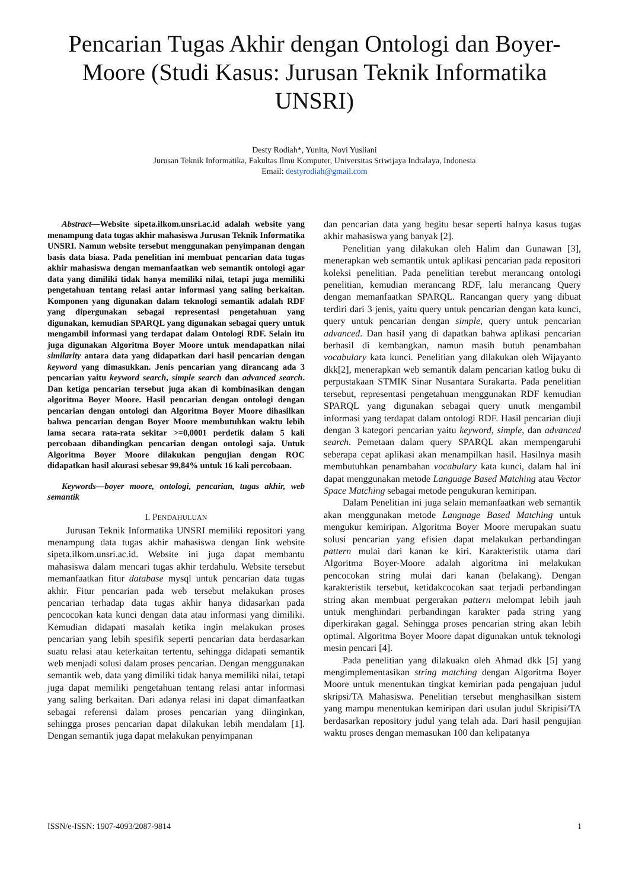Pencarian Tugas Akhir dengan Ontologi dan Boyer-Moore (Studi Kasus: Jurusan Teknik Informatika UNSRI)
Desty Rodiah*, Yunita, Novi Yusliani
Jurusan Teknik Informatika, Fakultas Ilmu Komputer, Universitas Sriwijaya Indralaya, Indonesia
Email: destyrodiah@gmail.com
Abstract—Website sipeta.ilkom.unsri.ac.id adalah website yang menampung data tugas akhir mahasiswa Jurusan Teknik Informatika UNSRI. Namun website tersebut menggunakan penyimpanan dengan basis data biasa. Pada penelitian ini membuat pencarian data tugas akhir mahasiswa dengan memanfaatkan web semantik ontologi agar data yang dimiliki tidak hanya memiliki nilai, tetapi juga memiliki pengetahuan tentang relasi antar informasi yang saling berkaitan. Komponen yang digunakan dalam teknologi semantik adalah RDF yang dipergunakan sebagai representasi pengetahuan yang digunakan, kemudian SPARQL yang digunakan sebagai query untuk mengambil informasi yang terdapat dalam Ontologi RDF. Selain itu juga digunakan Algoritma Boyer Moore untuk mendapatkan nilai similarity antara data yang didapatkan dari hasil pencarian dengan keyword yang dimasukkan. Jenis pencarian yang dirancang ada 3 pencarian yaitu keyword search, simple search dan advanced search. Dan ketiga pencarian tersebut juga akan di kombinasikan dengan algoritma Boyer Moore. Hasil pencarian dengan ontologi dengan pencarian dengan ontologi dan Algoritma Boyer Moore dihasilkan bahwa pencarian dengan Boyer Moore membutuhkan waktu lebih lama secara rata-rata sekitar >=0,0001 perdetik dalam 5 kali percobaan dibandingkan pencarian dengan ontologi saja. Untuk Algoritma Boyer Moore dilakukan pengujian dengan ROC didapatkan hasil akurasi sebesar 99,84% untuk 16 kali percobaan.
Keywords—boyer moore, ontologi, pencarian, tugas akhir, web semantik
I. PENDAHULUAN
Jurusan Teknik Informatika UNSRI memiliki repositori yang menampung data tugas akhir mahasiswa dengan link website sipeta.ilkom.unsri.ac.id. Website ini juga dapat membantu mahasiswa dalam mencari tugas akhir terdahulu. Website tersebut memanfaatkan fitur database mysql untuk pencarian data tugas akhir. Fitur pencarian pada web tersebut melakukan proses pencarian terhadap data tugas akhir hanya didasarkan pada pencocokan kata kunci dengan data atau informasi yang dimiliki. Kemudian didapati masalah ketika ingin melakukan proses pencarian yang lebih spesifik seperti pencarian data berdasarkan suatu relasi atau keterkaitan tertentu, sehingga didapati semantik web menjadi solusi dalam proses pencarian. Dengan menggunakan semantik web, data yang dimiliki tidak hanya memiliki nilai, tetapi juga dapat memiliki pengetahuan tentang relasi antar informasi yang saling berkaitan. Dari adanya relasi ini dapat dimanfaatkan sebagai referensi dalam proses pencarian yang diinginkan, sehingga proses pencarian dapat dilakukan lebih mendalam [1]. Dengan semantik juga dapat melakukan penyimpanan
dan pencarian data yang begitu besar seperti halnya kasus tugas akhir mahasiswa yang banyak [2].
Penelitian yang dilakukan oleh Halim dan Gunawan [3], menerapkan web semantik untuk aplikasi pencarian pada repositori koleksi penelitian. Pada penelitian terebut merancang ontologi penelitian, kemudian merancang RDF, lalu merancang Query dengan memanfaatkan SPARQL. Rancangan query yang dibuat terdiri dari 3 jenis, yaitu query untuk pencarian dengan kata kunci, query untuk pencarian dengan simple, query untuk pencarian advanced. Dan hasil yang di dapatkan bahwa aplikasi pencarian berhasil di kembangkan, namun masih butuh penambahan vocabulary kata kunci. Penelitian yang dilakukan oleh Wijayanto dkk[2], menerapkan web semantik dalam pencarian katlog buku di perpustakaan STMIK Sinar Nusantara Surakarta. Pada penelitian tersebut, representasi pengetahuan menggunakan RDF kemudian SPARQL yang digunakan sebagai query unutk mengambil informasi yang terdapat dalam ontologi RDF. Hasil pencarian diuji dengan 3 kategori pencarian yaitu keyword, simple, dan advanced search. Pemetaan dalam query SPARQL akan mempengaruhi seberapa cepat aplikasi akan menampilkan hasil. Hasilnya masih membutuhkan penambahan vocabulary kata kunci, dalam hal ini dapat menggunakan metode Language Based Matching atau Vector Space Matching sebagai metode pengukuran kemiripan.
Dalam Penelitian ini juga selain memanfaatkan web semantik akan menggunakan metode Language Based Matching untuk mengukur kemiripan. Algoritma Boyer Moore merupakan suatu solusi pencarian yang efisien dapat melakukan perbandingan pattern mulai dari kanan ke kiri. Karakteristik utama dari Algoritma Boyer-Moore adalah algoritma ini melakukan pencocokan string mulai dari kanan (belakang). Dengan karakteristik tersebut, ketidakcocokan saat terjadi perbandingan string akan membuat pergerakan pattern melompat lebih jauh untuk menghindari perbandingan karakter pada string yang diperkirakan gagal. Sehingga proses pencarian string akan lebih optimal. Algoritma Boyer Moore dapat digunakan untuk teknologi mesin pencari [4].
Pada penelitian yang dilakuakn oleh Ahmad dkk [5] yang mengimplementasikan string matching dengan Algoritma Boyer Moore untuk menentukan tingkat kemirian pada pengajuan judul skripsi/TA Mahasiswa. Penelitian tersebut menghasilkan sistem yang mampu menentukan kemiripan dari usulan judul Skripisi/TA berdasarkan repository judul yang telah ada. Dari hasil pengujian waktu proses dengan memasukan 100 dan kelipatanya
ISSN/e-ISSN: 1907-4093/2087-9814 1